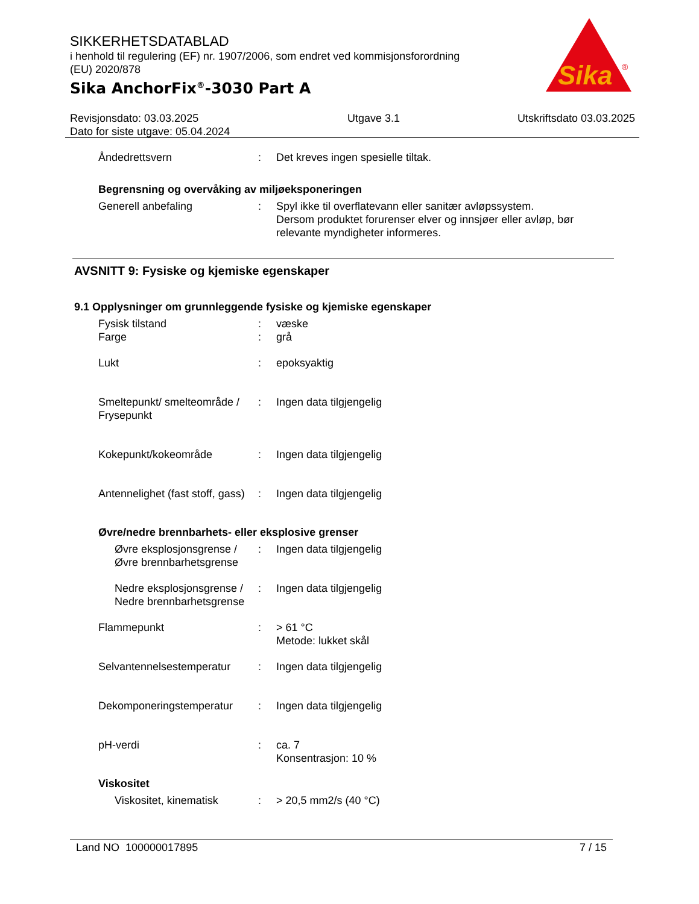SIKKERHETSDATABLAD
i henhold til regulering (EF) nr. 1907/2006, som endret ved kommisjonsforordning (EU) 2020/878
Sika AnchorFix<sup>®</sup>-3030 Part A
Sika
®
Revisjonsdato: 03.03.2025
Dato for siste utgave: 05.04.2024
Utgave 3.1 Utskriftsdato 03.03.2025
Åndedrettsvern : Det kreves ingen spesielle tiltak.
Begrensning og overvåking av miljøeksponeringen
Generell anbefaling : Spyl ikke til overflatevann eller sanitær avløpssystem.
Dersom produktet forurenser elver og innsjøer eller avløp, bør
relevante myndigheter informeres.
AVSNITT 9: Fysiske og kjemiske egenskaper
9.1 Opplysninger om grunnleggende fysiske og kjemiske egenskaper
Fysisk tilstand : væske
Farge : grå
Lukt : epoksyaktig
Smeltepunkt/ smelteområde / Frysepunkt
: Ingen data tilgjengelig
Kokepunkt/kokeområde : Ingen data tilgjengelig
Antennelighet (fast stoff, gass)
: Ingen data tilgjengelig
Øvre/nedre brennbarhets- eller eksplosive grenser
Øvre eksplosjonsgrense / Øvre brennbarhetsgrense
: Ingen data tilgjengelig
Nedre eksplosjonsgrense / Nedre brennbarhetsgrense
: Ingen data tilgjengelig
Flammepunkt : > 61 °C
Metode: lukket skål
Selvantennelsestemperatur
: Ingen data tilgjengelig
Dekomponeringstemperatur : Ingen data tilgjengelig
pH-verdi : ca. 7
Konsentrasjon: 10 %
Viskositet
Viskositet, kinematisk : > 20,5 mm2/s (40 °C)
Land NO 100000017895 7 / 15